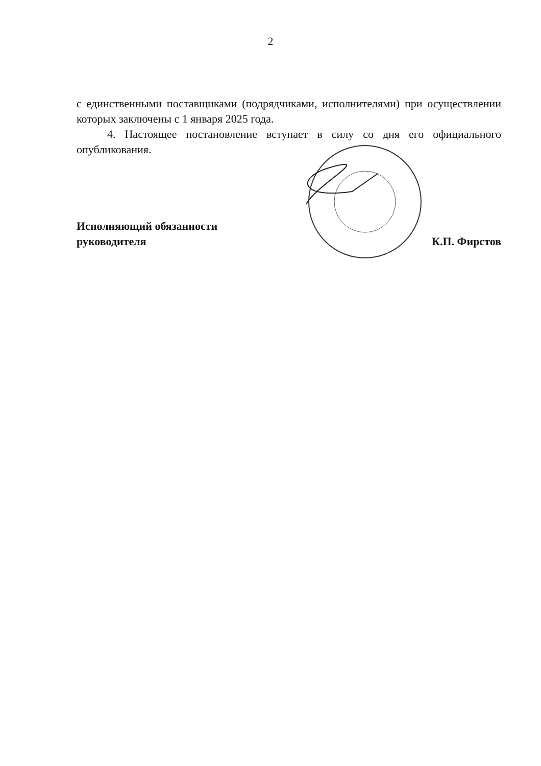2
с единственными поставщиками (подрядчиками, исполнителями) при осуществлении которых заключены с 1 января 2025 года.
4. Настоящее постановление вступает в силу со дня его официального опубликования.
Исполняющий обязанности
руководителя
К.П. Фирстов